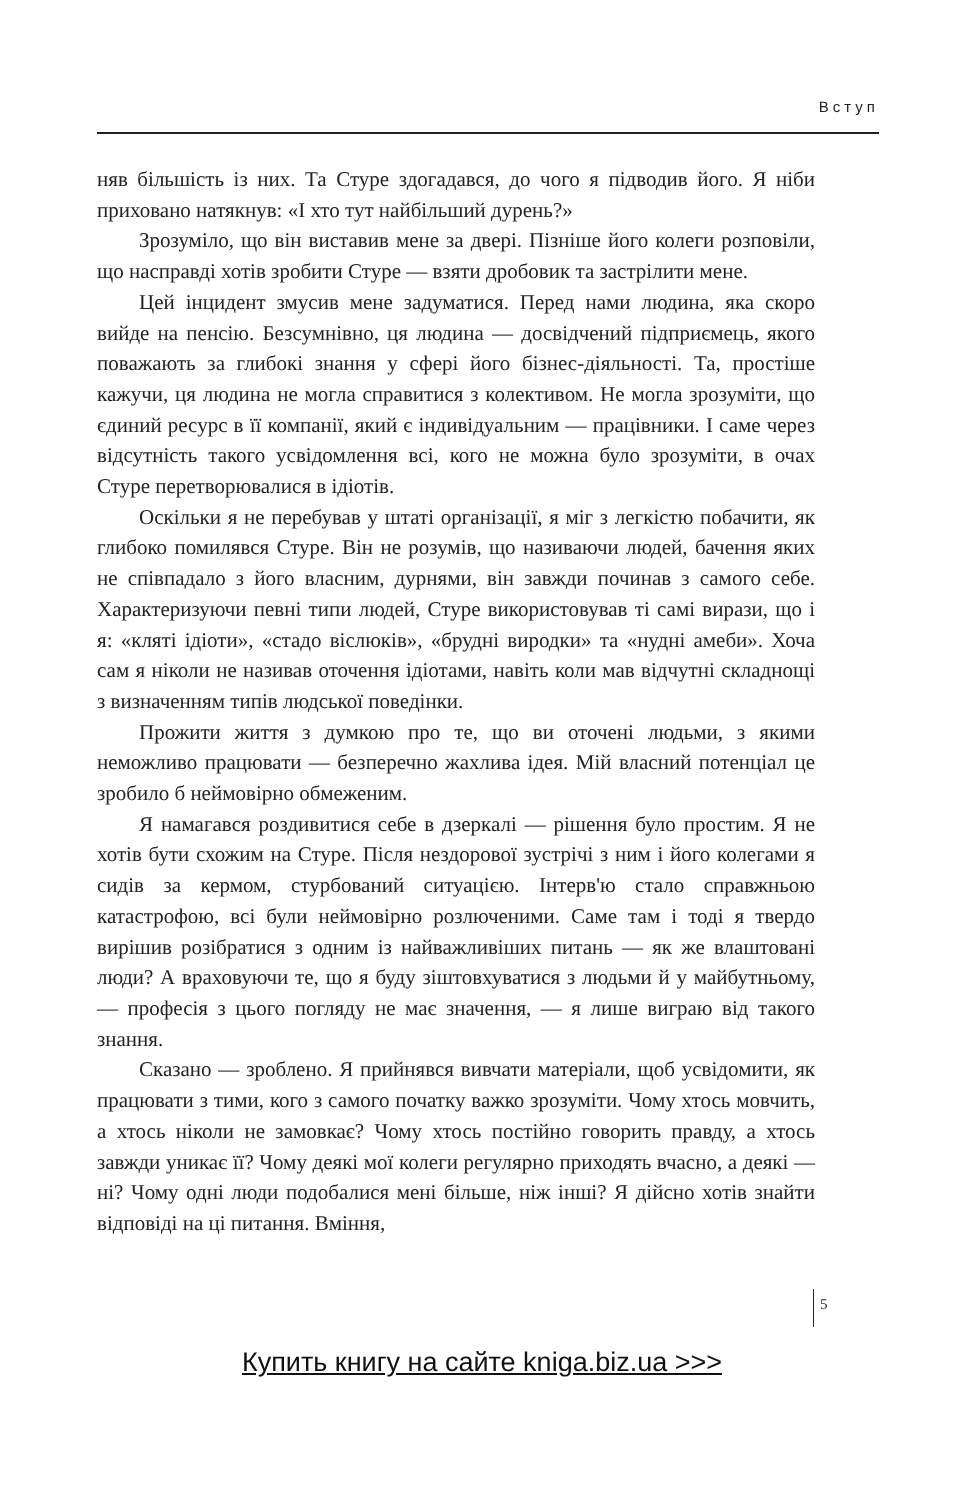Вступ
няв більшість із них. Та Стуре здогадався, до чого я підводив його. Я ніби приховано натякнув: «І хто тут найбільший дурень?»
Зрозуміло, що він виставив мене за двері. Пізніше його колеги розповіли, що насправді хотів зробити Стуре — взяти дробовик та застрілити мене.
Цей інцидент змусив мене задуматися. Перед нами людина, яка скоро вийде на пенсію. Безсумнівно, ця людина — досвідчений підприємець, якого поважають за глибокі знання у сфері його бізнес-діяльності. Та, простіше кажучи, ця людина не могла справитися з колективом. Не могла зрозуміти, що єдиний ресурс в її компанії, який є індивідуальним — працівники. І саме через відсутність такого усвідомлення всі, кого не можна було зрозуміти, в очах Стуре перетворювалися в ідіотів.
Оскільки я не перебував у штаті організації, я міг з легкістю побачити, як глибоко помилявся Стуре. Він не розумів, що називаючи людей, бачення яких не співпадало з його власним, дурнями, він завжди починав з самого себе. Характеризуючи певні типи людей, Стуре використовував ті самі вирази, що і я: «кляті ідіоти», «стадо віслюків», «брудні виродки» та «нудні амеби». Хоча сам я ніколи не називав оточення ідіотами, навіть коли мав відчутні складнощі з визначенням типів людської поведінки.
Прожити життя з думкою про те, що ви оточені людьми, з якими неможливо працювати — безперечно жахлива ідея. Мій власний потенціал це зробило б неймовірно обмеженим.
Я намагався роздивитися себе в дзеркалі — рішення було простим. Я не хотів бути схожим на Стуре. Після нездорової зустрічі з ним і його колегами я сидів за кермом, стурбований ситуацією. Інтерв'ю стало справжньою катастрофою, всі були неймовірно розлюченими. Саме там і тоді я твердо вирішив розібратися з одним із найважливіших питань — як же влаштовані люди? А враховуючи те, що я буду зіштовхуватися з людьми й у майбутньому, — професія з цього погляду не має значення, — я лише виграю від такого знання.
Сказано — зроблено. Я прийнявся вивчати матеріали, щоб усвідомити, як працювати з тими, кого з самого початку важко зрозуміти. Чому хтось мовчить, а хтось ніколи не замовкає? Чому хтось постійно говорить правду, а хтось завжди уникає її? Чому деякі мої колеги регулярно приходять вчасно, а деякі — ні? Чому одні люди подобалися мені більше, ніж інші? Я дійсно хотів знайти відповіді на ці питання. Вміння,
5
Купить книгу на сайте kniga.biz.ua >>>